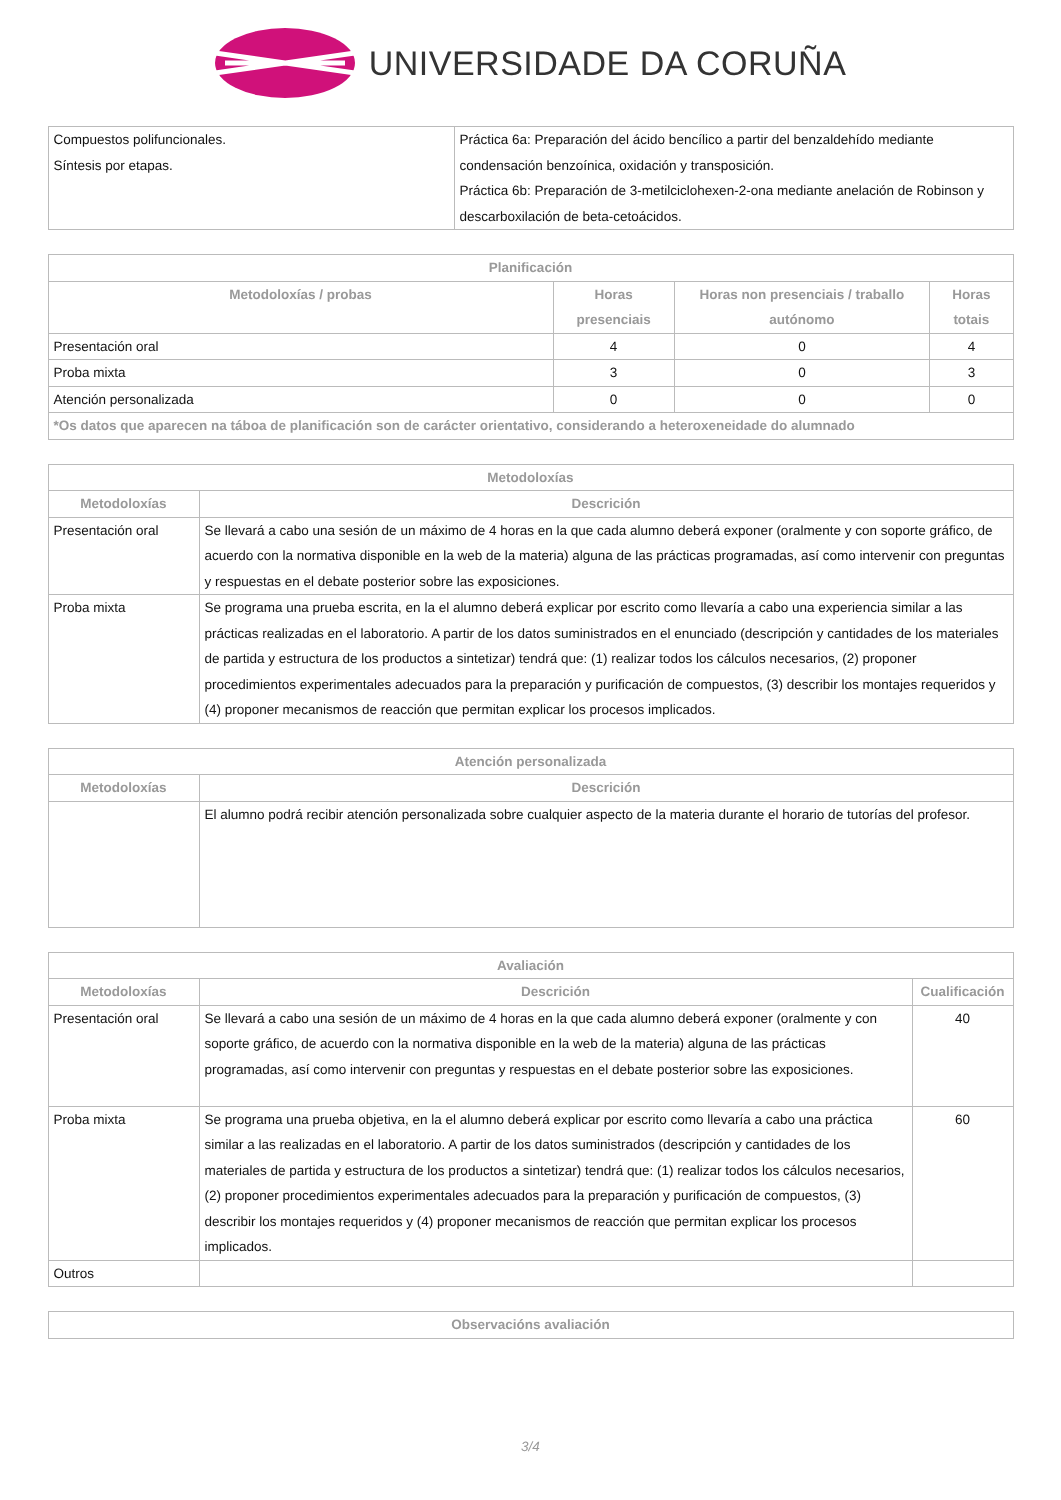UNIVERSIDADE DA CORUÑA
| Compuestos polifuncionales. Síntesis por etapas. | Práctica 6a: Preparación del ácido bencílico a partir del benzaldehído mediante condensación benzoínica, oxidación y transposición. Práctica 6b: Preparación de 3-metilciclohexen-2-ona mediante anelación de Robinson y descarboxilación de beta-cetoácidos. |
| Planificación | | | |
| --- | --- | --- | --- |
| Metodoloxías / probas | Horas presenciais | Horas non presenciais / traballo autónomo | Horas totais |
| Presentación oral | 4 | 0 | 4 |
| Proba mixta | 3 | 0 | 3 |
| Atención personalizada | 0 | 0 | 0 |
| *Os datos que aparecen na táboa de planificación son de carácter orientativo, considerando a heteroxeneidade do alumnado | | | |
| Metodoloxías | |
| --- | --- |
| Metodoloxías | Descrición |
| Presentación oral | Se llevará a cabo una sesión de un máximo de 4 horas en la que cada alumno deberá exponer (oralmente y con soporte gráfico, de acuerdo con la normativa disponible en la web de la materia) alguna de las prácticas programadas, así como intervenir con preguntas y respuestas en el debate posterior sobre las exposiciones. |
| Proba mixta | Se programa una prueba escrita, en la el alumno deberá explicar por escrito como llevaría a cabo una experiencia similar a las prácticas realizadas en el laboratorio. A partir de los datos suministrados en el enunciado (descripción y cantidades de los materiales de partida y estructura de los productos a sintetizar) tendrá que: (1) realizar todos los cálculos necesarios, (2) proponer procedimientos experimentales adecuados para la preparación y purificación de compuestos, (3) describir los montajes requeridos y (4) proponer mecanismos de reacción que permitan explicar los procesos implicados. |
| Atención personalizada | |
| --- | --- |
| Metodoloxías | Descrición |
| | El alumno podrá recibir atención personalizada sobre cualquier aspecto de la materia durante el horario de tutorías del profesor. |
| Avaliación | | |
| --- | --- | --- |
| Metodoloxías | Descrición | Cualificación |
| Presentación oral | Se llevará a cabo una sesión de un máximo de 4 horas en la que cada alumno deberá exponer (oralmente y con soporte gráfico, de acuerdo con la normativa disponible en la web de la materia) alguna de las prácticas programadas, así como intervenir con preguntas y respuestas en el debate posterior sobre las exposiciones. | 40 |
| Proba mixta | Se programa una prueba objetiva, en la el alumno deberá explicar por escrito como llevaría a cabo una práctica similar a las realizadas en el laboratorio. A partir de los datos suministrados (descripción y cantidades de los materiales de partida y estructura de los productos a sintetizar) tendrá que: (1) realizar todos los cálculos necesarios, (2) proponer procedimientos experimentales adecuados para la preparación y purificación de compuestos, (3) describir los montajes requeridos y (4) proponer mecanismos de reacción que permitan explicar los procesos implicados. | 60 |
| Outros | | |
| Observacións avaliación |
| --- |
3/4